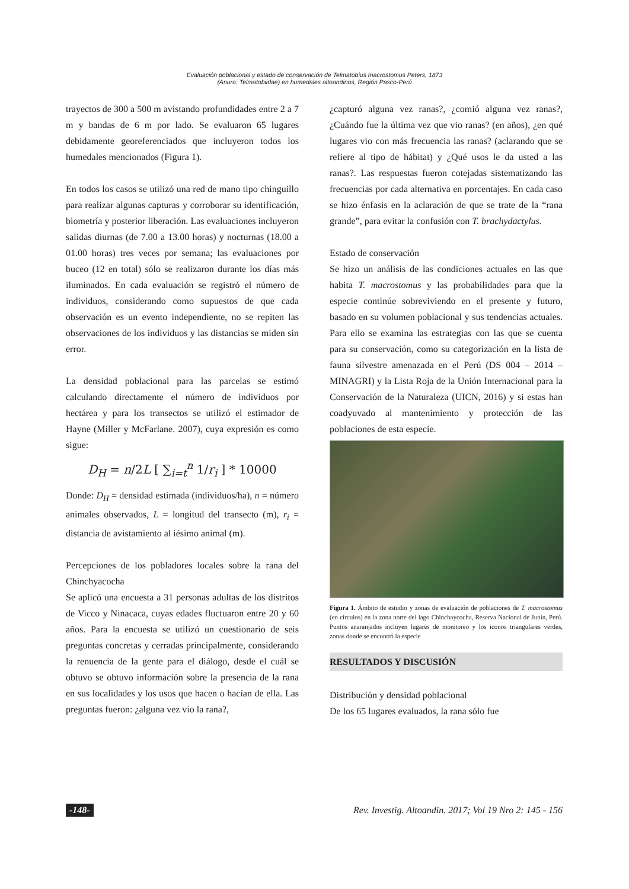Evaluación poblacional y estado de conservación de Telmatobius macrostomus Peters, 1873
(Anura: Telmatobiidae) en humedales altoandinos, Región Pasco-Perú
trayectos de 300 a 500 m avistando profundidades entre 2 a 7 m y bandas de 6 m por lado. Se evaluaron 65 lugares debidamente georeferenciados que incluyeron todos los humedales mencionados (Figura 1).
En todos los casos se utilizó una red de mano tipo chinguillo para realizar algunas capturas y corroborar su identificación, biometría y posterior liberación. Las evaluaciones incluyeron salidas diurnas (de 7.00 a 13.00 horas) y nocturnas (18.00 a 01.00 horas) tres veces por semana; las evaluaciones por buceo (12 en total) sólo se realizaron durante los días más iluminados. En cada evaluación se registró el número de individuos, considerando como supuestos de que cada observación es un evento independiente, no se repiten las observaciones de los individuos y las distancias se miden sin error.
La densidad poblacional para las parcelas se estimó calculando directamente el número de individuos por hectárea y para los transectos se utilizó el estimador de Hayne (Miller y McFarlane. 2007), cuya expresión es como sigue:
D<sub>H</sub> = n/2L [ ∑<sub>i=t</sub><sup>n</sup> 1/r<sub>i</sub> ] * 10000
Donde: D<sub>H</sub> = densidad estimada (individuos/ha), n = número animales observados, L = longitud del transecto (m), r<sub>i</sub> = distancia de avistamiento al iésimo animal (m).
Percepciones de los pobladores locales sobre la rana del Chinchyacocha
Se aplicó una encuesta a 31 personas adultas de los distritos de Vicco y Ninacaca, cuyas edades fluctuaron entre 20 y 60 años. Para la encuesta se utilizó un cuestionario de seis preguntas concretas y cerradas principalmente, considerando la renuencia de la gente para el diálogo, desde el cuál se obtuvo se obtuvo información sobre la presencia de la rana en sus localidades y los usos que hacen o hacían de ella. Las preguntas fueron: ¿alguna vez vio la rana?,
¿capturó alguna vez ranas?, ¿comió alguna vez ranas?, ¿Cuándo fue la última vez que vio ranas? (en años), ¿en qué lugares vio con más frecuencia las ranas? (aclarando que se refiere al tipo de hábitat) y ¿Qué usos le da usted a las ranas?. Las respuestas fueron cotejadas sistematizando las frecuencias por cada alternativa en porcentajes. En cada caso se hizo énfasis en la aclaración de que se trate de la “rana grande”, para evitar la confusión con T. brachydactylus.
Estado de conservación
Se hizo un análisis de las condiciones actuales en las que habita T. macrostomus y las probabilidades para que la especie continúe sobreviviendo en el presente y futuro, basado en su volumen poblacional y sus tendencias actuales. Para ello se examina las estrategias con las que se cuenta para su conservación, como su categorización en la lista de fauna silvestre amenazada en el Perú (DS 004 – 2014 – MINAGRI) y la Lista Roja de la Unión Internacional para la Conservación de la Naturaleza (UICN, 2016) y si estas han coadyuvado al mantenimiento y protección de las poblaciones de esta especie.
Figura 1. Ámbito de estudio y zonas de evaluación de poblaciones de T. macrostomus (en círculos) en la zona norte del lago Chinchaycocha, Reserva Nacional de Junín, Perú. Puntos anaranjados incluyen lugares de monitoreo y los iconos triangulares verdes, zonas donde se encontró la especie
RESULTADOS Y DISCUSIÓN
Distribución y densidad poblacional
De los 65 lugares evaluados, la rana sólo fue
-148- Rev. Investig. Altoandin. 2017; Vol 19 Nro 2: 145 - 156